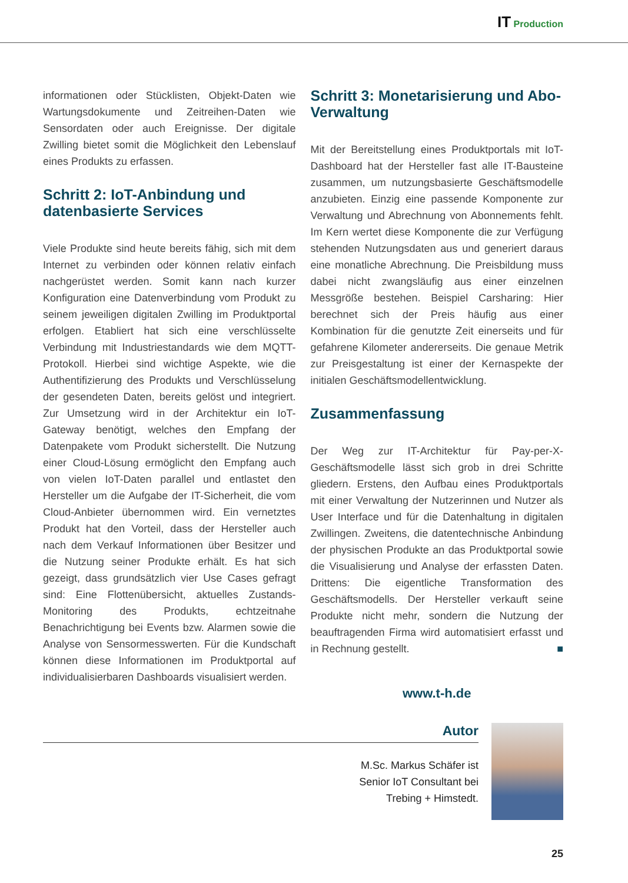IT Production
informationen oder Stücklisten, Objekt-Daten wie Wartungsdokumente und Zeitreihen-Daten wie Sensordaten oder auch Ereignisse. Der digitale Zwilling bietet somit die Möglichkeit den Lebenslauf eines Produkts zu erfassen.
Schritt 2: IoT-Anbindung und datenbasierte Services
Viele Produkte sind heute bereits fähig, sich mit dem Internet zu verbinden oder können relativ einfach nachgerüstet werden. Somit kann nach kurzer Konfiguration eine Datenverbindung vom Produkt zu seinem jeweiligen digitalen Zwilling im Produktportal erfolgen. Etabliert hat sich eine verschlüsselte Verbindung mit Industriestandards wie dem MQTT-Protokoll. Hierbei sind wichtige Aspekte, wie die Authentifizierung des Produkts und Verschlüsselung der gesendeten Daten, bereits gelöst und integriert. Zur Umsetzung wird in der Architektur ein IoT-Gateway benötigt, welches den Empfang der Datenpakete vom Produkt sicherstellt. Die Nutzung einer Cloud-Lösung ermöglicht den Empfang auch von vielen IoT-Daten parallel und entlastet den Hersteller um die Aufgabe der IT-Sicherheit, die vom Cloud-Anbieter übernommen wird. Ein vernetztes Produkt hat den Vorteil, dass der Hersteller auch nach dem Verkauf Informationen über Besitzer und die Nutzung seiner Produkte erhält. Es hat sich gezeigt, dass grundsätzlich vier Use Cases gefragt sind: Eine Flottenübersicht, aktuelles Zustands-Monitoring des Produkts, echtzeitnahe Benachrichtigung bei Events bzw. Alarmen sowie die Analyse von Sensormesswerten. Für die Kundschaft können diese Informationen im Produktportal auf individualisierbaren Dashboards visualisiert werden.
Schritt 3: Monetarisierung und Abo-Verwaltung
Mit der Bereitstellung eines Produktportals mit IoT-Dashboard hat der Hersteller fast alle IT-Bausteine zusammen, um nutzungsbasierte Geschäftsmodelle anzubieten. Einzig eine passende Komponente zur Verwaltung und Abrechnung von Abonnements fehlt. Im Kern wertet diese Komponente die zur Verfügung stehenden Nutzungsdaten aus und generiert daraus eine monatliche Abrechnung. Die Preisbildung muss dabei nicht zwangsläufig aus einer einzelnen Messgröße bestehen. Beispiel Carsharing: Hier berechnet sich der Preis häufig aus einer Kombination für die genutzte Zeit einerseits und für gefahrene Kilometer andererseits. Die genaue Metrik zur Preisgestaltung ist einer der Kernaspekte der initialen Geschäftsmodellentwicklung.
Zusammenfassung
Der Weg zur IT-Architektur für Pay-per-X-Geschäftsmodelle lässt sich grob in drei Schritte gliedern. Erstens, den Aufbau eines Produktportals mit einer Verwaltung der Nutzerinnen und Nutzer als User Interface und für die Datenhaltung in digitalen Zwillingen. Zweitens, die datentechnische Anbindung der physischen Produkte an das Produktportal sowie die Visualisierung und Analyse der erfassten Daten. Drittens: Die eigentliche Transformation des Geschäftsmodells. Der Hersteller verkauft seine Produkte nicht mehr, sondern die Nutzung der beauftragenden Firma wird automatisiert erfasst und in Rechnung gestellt. ■
www.t-h.de
Autor
M.Sc. Markus Schäfer ist
Senior IoT Consultant bei
Trebing + Himstedt.
25